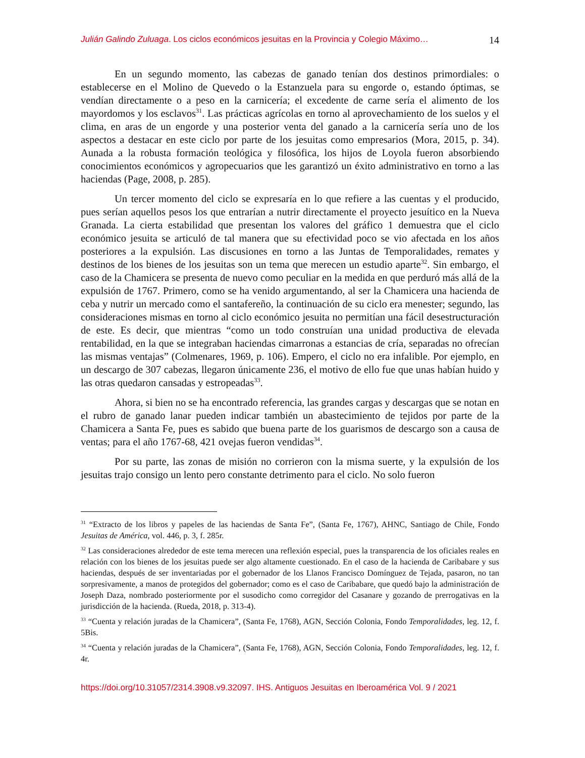Julián Galindo Zuluaga. Los ciclos económicos jesuitas en la Provincia y Colegio Máximo… 14
En un segundo momento, las cabezas de ganado tenían dos destinos primordiales: o establecerse en el Molino de Quevedo o la Estanzuela para su engorde o, estando óptimas, se vendían directamente o a peso en la carnicería; el excedente de carne sería el alimento de los mayordomos y los esclavos<sup>31</sup>. Las prácticas agrícolas en torno al aprovechamiento de los suelos y el clima, en aras de un engorde y una posterior venta del ganado a la carnicería sería uno de los aspectos a destacar en este ciclo por parte de los jesuitas como empresarios (Mora, 2015, p. 34). Aunada a la robusta formación teológica y filosófica, los hijos de Loyola fueron absorbiendo conocimientos económicos y agropecuarios que les garantizó un éxito administrativo en torno a las haciendas (Page, 2008, p. 285).
Un tercer momento del ciclo se expresaría en lo que refiere a las cuentas y el producido, pues serían aquellos pesos los que entrarían a nutrir directamente el proyecto jesuítico en la Nueva Granada. La cierta estabilidad que presentan los valores del gráfico 1 demuestra que el ciclo económico jesuita se articuló de tal manera que su efectividad poco se vio afectada en los años posteriores a la expulsión. Las discusiones en torno a las Juntas de Temporalidades, remates y destinos de los bienes de los jesuitas son un tema que merecen un estudio aparte<sup>32</sup>. Sin embargo, el caso de la Chamicera se presenta de nuevo como peculiar en la medida en que perduró más allá de la expulsión de 1767. Primero, como se ha venido argumentando, al ser la Chamicera una hacienda de ceba y nutrir un mercado como el santafereño, la continuación de su ciclo era menester; segundo, las consideraciones mismas en torno al ciclo económico jesuita no permitían una fácil desestructuración de este. Es decir, que mientras “como un todo construían una unidad productiva de elevada rentabilidad, en la que se integraban haciendas cimarronas a estancias de cría, separadas no ofrecían las mismas ventajas” (Colmenares, 1969, p. 106). Empero, el ciclo no era infalible. Por ejemplo, en un descargo de 307 cabezas, llegaron únicamente 236, el motivo de ello fue que unas habían huido y las otras quedaron cansadas y estropeadas<sup>33</sup>.
Ahora, si bien no se ha encontrado referencia, las grandes cargas y descargas que se notan en el rubro de ganado lanar pueden indicar también un abastecimiento de tejidos por parte de la Chamicera a Santa Fe, pues es sabido que buena parte de los guarismos de descargo son a causa de ventas; para el año 1767-68, 421 ovejas fueron vendidas<sup>34</sup>.
Por su parte, las zonas de misión no corrieron con la misma suerte, y la expulsión de los jesuitas trajo consigo un lento pero constante detrimento para el ciclo. No solo fueron
<sup>31</sup> “Extracto de los libros y papeles de las haciendas de Santa Fe”, (Santa Fe, 1767), AHNC, Santiago de Chile, Fondo Jesuitas de América, vol. 446, p. 3, f. 285r.
<sup>32</sup> Las consideraciones alrededor de este tema merecen una reflexión especial, pues la transparencia de los oficiales reales en relación con los bienes de los jesuitas puede ser algo altamente cuestionado. En el caso de la hacienda de Caribabare y sus haciendas, después de ser inventariadas por el gobernador de los Llanos Francisco Domínguez de Tejada, pasaron, no tan sorpresivamente, a manos de protegidos del gobernador; como es el caso de Caribabare, que quedó bajo la administración de Joseph Daza, nombrado posteriormente por el susodicho como corregidor del Casanare y gozando de prerrogativas en la jurisdicción de la hacienda. (Rueda, 2018, p. 313-4).
<sup>33</sup> “Cuenta y relación juradas de la Chamicera”, (Santa Fe, 1768), AGN, Sección Colonia, Fondo Temporalidades, leg. 12, f. 5Bis.
<sup>34</sup> “Cuenta y relación juradas de la Chamicera”, (Santa Fe, 1768), AGN, Sección Colonia, Fondo Temporalidades, leg. 12, f. 4r.
https://doi.org/10.31057/2314.3908.v9.32097. IHS. Antiguos Jesuitas en Iberoamérica Vol. 9 / 2021